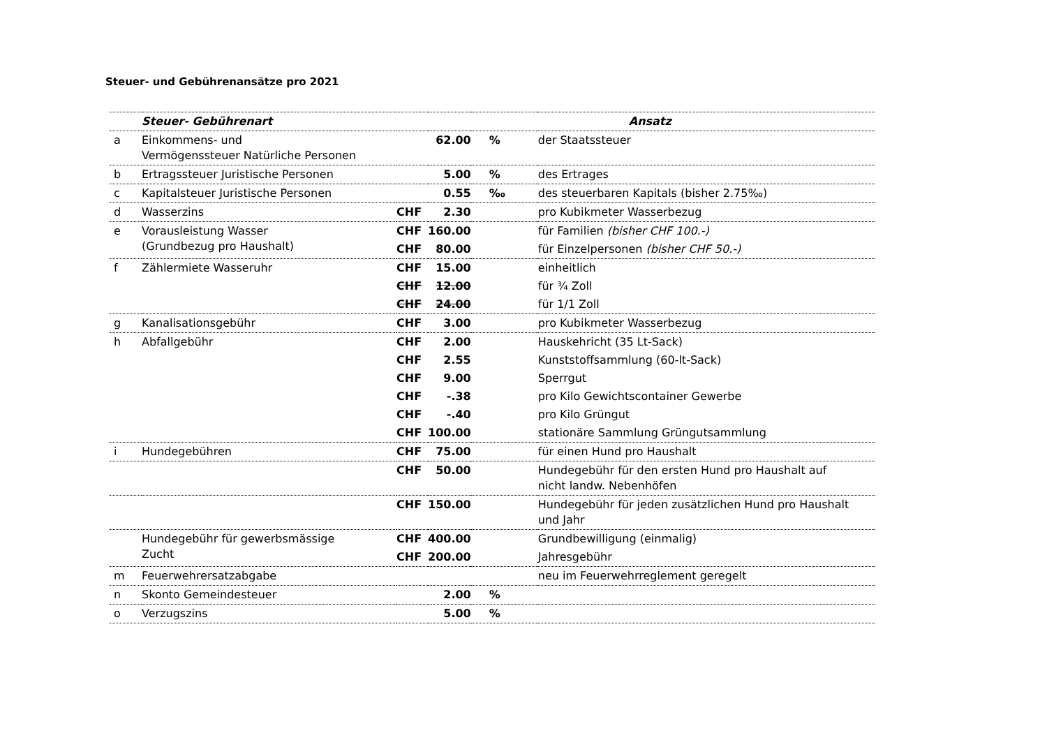Steuer- und Gebührenansätze pro 2021
| | Steuer- Gebührenart | | | | Ansatz |
| --- | --- | --- | --- | --- | --- |
| a | Einkommens- und Vermögenssteuer Natürliche Personen | | 62.00 | % | der Staatssteuer |
| b | Ertragssteuer Juristische Personen | | 5.00 | % | des Ertrages |
| c | Kapitalsteuer Juristische Personen | | 0.55 | ‰ | des steuerbaren Kapitals (bisher 2.75‰) |
| d | Wasserzins | CHF | 2.30 | | pro Kubikmeter Wasserbezug |
| e | Vorausleistung Wasser (Grundbezug pro Haushalt) | CHF | 160.00 | | für Familien (bisher CHF 100.-) |
| | | CHF | 80.00 | | für Einzelpersonen (bisher CHF 50.-) |
| f | Zählermiete Wasseruhr | CHF | 15.00 | | einheitlich |
| | | CHF | 12.00 | | für ¾ Zoll |
| | | CHF | 24.00 | | für 1/1 Zoll |
| g | Kanalisationsgebühr | CHF | 3.00 | | pro Kubikmeter Wasserbezug |
| h | Abfallgebühr | CHF | 2.00 | | Hauskehricht (35 Lt-Sack) |
| | | CHF | 2.55 | | Kunststoffsammlung (60-lt-Sack) |
| | | CHF | 9.00 | | Sperrgut |
| | | CHF | -.38 | | pro Kilo Gewichtscontainer Gewerbe |
| | | CHF | -.40 | | pro Kilo Grüngut |
| | | CHF | 100.00 | | stationäre Sammlung Grüngutsammlung |
| i | Hundegebühren | CHF | 75.00 | | für einen Hund pro Haushalt |
| | | CHF | 50.00 | | Hundegebühr für den ersten Hund pro Haushalt auf nicht landw. Nebenhöfen |
| | | CHF | 150.00 | | Hundegebühr für jeden zusätzlichen Hund pro Haushalt und Jahr |
| | Hundegebühr für gewerbsmässige Zucht | CHF | 400.00 | | Grundbewilligung (einmalig) |
| | | CHF | 200.00 | | Jahresgebühr |
| m | Feuerwehrersatzabgabe | | | | neu im Feuerwehrreglement geregelt |
| n | Skonto Gemeindesteuer | | 2.00 | % | |
| o | Verzugszins | | 5.00 | % | |